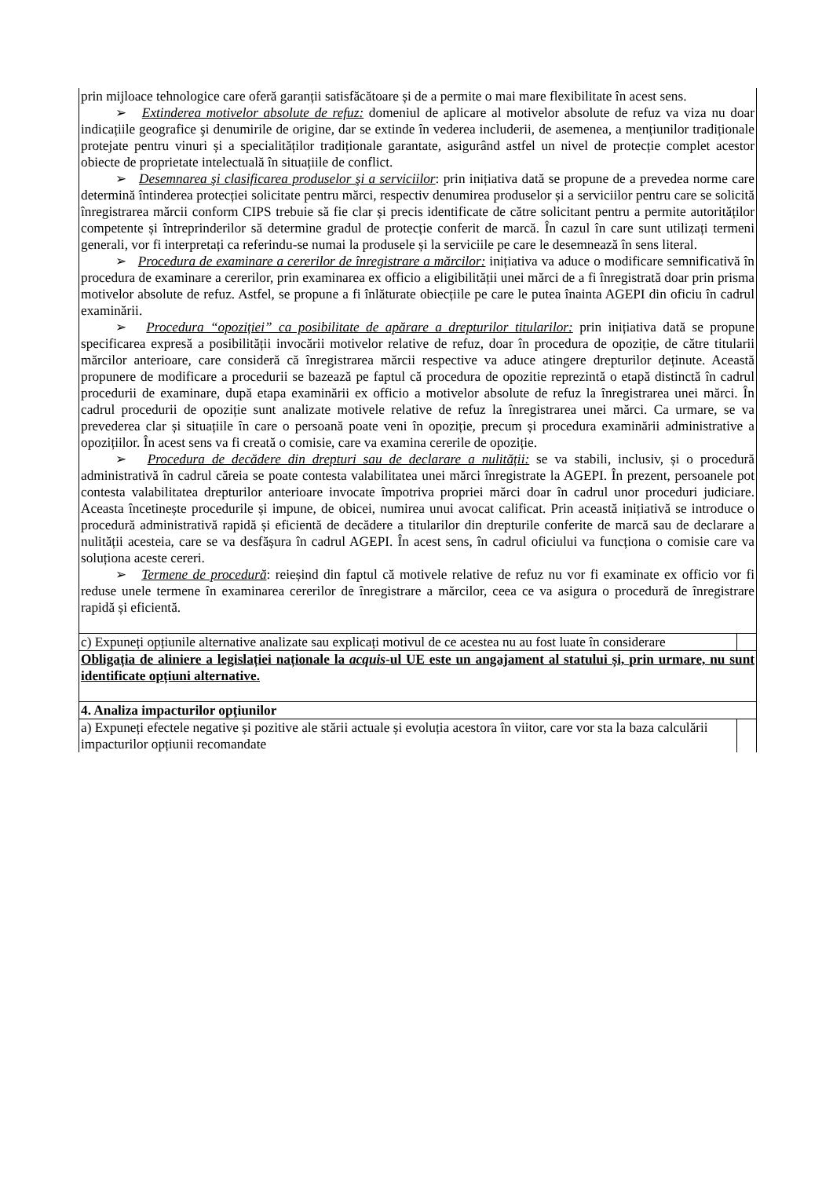| prin mijloace tehnologice care oferă garanții satisfăcătoare și de a permite o mai mare flexibilitate în acest sens. ➢ Extinderea motivelor absolute de refuz: domeniul de aplicare al motivelor absolute de refuz va viza nu doar indicațiile geografice şi denumirile de origine, dar se extinde în vederea includerii, de asemenea, a mențiunilor tradiționale protejate pentru vinuri și a specialităților tradiționale garantate, asigurând astfel un nivel de protecție complet acestor obiecte de proprietate intelectuală în situațiile de conflict. ➢ Desemnarea şi clasificarea produselor şi a serviciilor : prin inițiativa dată se propune de a prevedea norme care determină întinderea protecției solicitate pentru mărci, respectiv denumirea produselor și a serviciilor pentru care se solicită înregistrarea mărcii conform CIPS trebuie să fie clar și precis identificate de către solicitant pentru a permite autorităților competente și întreprinderilor să determine gradul de protecție conferit de marcă. În cazul în care sunt utilizați termeni generali, vor fi interpretați ca referindu-se numai la produsele și la serviciile pe care le desemnează în sens literal. ➢ Procedura de examinare a cererilor de înregistrare a mărcilor: inițiativa va aduce o modificare semnificativă în procedura de examinare a cererilor, prin examinarea ex officio a eligibilității unei mărci de a fi înregistrată doar prin prisma motivelor absolute de refuz. Astfel, se propune a fi înlăturate obiecțiile pe care le putea înainta AGEPI din oficiu în cadrul examinării. ➢ Procedura “opoziției” ca posibilitate de apărare a drepturilor titularilor: prin inițiativa dată se propune specificarea expresă a posibilității invocării motivelor relative de refuz, doar în procedura de opoziție, de către titularii mărcilor anterioare, care consideră că înregistrarea mărcii respective va aduce atingere drepturilor deținute. Această propunere de modificare a procedurii se bazează pe faptul că procedura de opozitie reprezintă o etapă distinctă în cadrul procedurii de examinare, după etapa examinării ex officio a motivelor absolute de refuz la înregistrarea unei mărci. În cadrul procedurii de opoziție sunt analizate motivele relative de refuz la înregistrarea unei mărci. Ca urmare, se va prevederea clar și situațiile în care o persoană poate veni în opoziție, precum și procedura examinării administrative a opozițiilor. În acest sens va fi creată o comisie, care va examina cererile de opoziție. ➢ Procedura de decădere din drepturi sau de declarare a nulității: se va stabili, inclusiv, și o procedură administrativă în cadrul căreia se poate contesta valabilitatea unei mărci înregistrate la AGEPI. În prezent, persoanele pot contesta valabilitatea drepturilor anterioare invocate împotriva propriei mărci doar în cadrul unor proceduri judiciare. Aceasta încetinește procedurile și impune, de obicei, numirea unui avocat calificat. Prin această inițiativă se introduce o procedură administrativă rapidă și eficientă de decădere a titularilor din drepturile conferite de marcă sau de declarare a nulității acesteia, care se va desfășura în cadrul AGEPI. În acest sens, în cadrul oficiului va funcționa o comisie care va soluționa aceste cereri. ➢ Termene de procedură : reieșind din faptul că motivele relative de refuz nu vor fi examinate ex officio vor fi reduse unele termene în examinarea cererilor de înregistrare a mărcilor, ceea ce va asigura o procedură de înregistrare rapidă și eficientă. |
| c) Expuneți opțiunile alternative analizate sau explicați motivul de ce acestea nu au fost luate în considerare |
| Obligația de aliniere a legislației naționale la acquis -ul UE este un angajament al statului și, prin urmare, nu sunt identificate opțiuni alternative. |
| 4. Analiza impacturilor opţiunilor |
| a) Expuneți efectele negative și pozitive ale stării actuale și evoluția acestora în viitor, care vor sta la baza calculării impacturilor opțiunii recomandate |